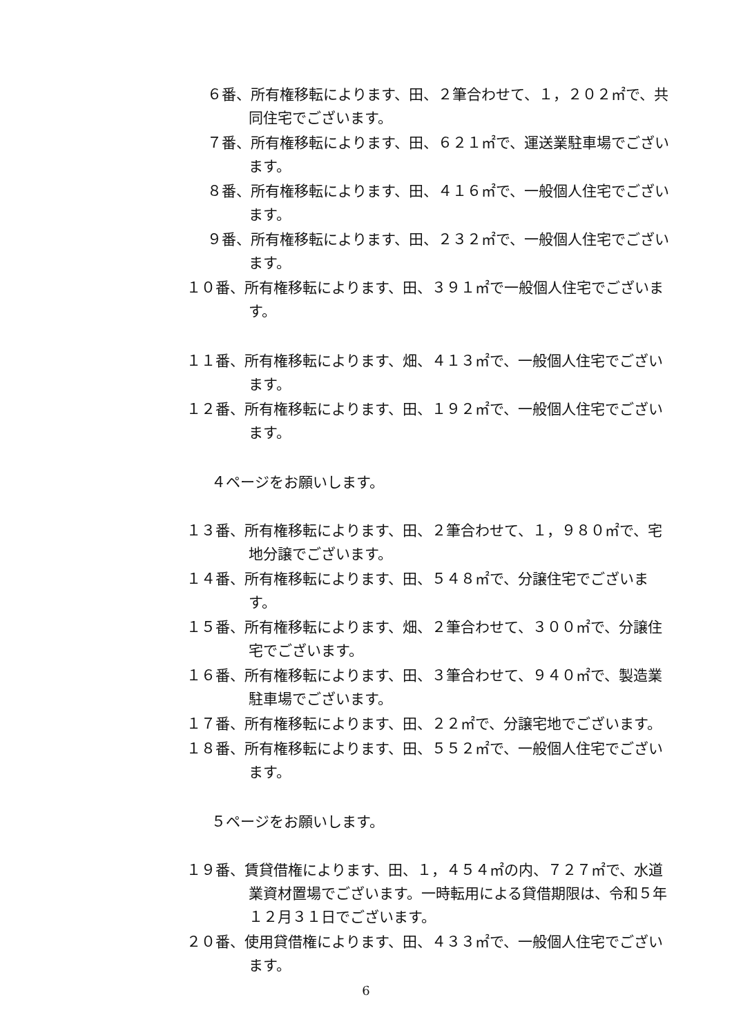６番、所有権移転によります、田、２筆合わせて、１，２０２㎡で、共同住宅でございます。
７番、所有権移転によります、田、６２１㎡で、運送業駐車場でございます。
８番、所有権移転によります、田、４１６㎡で、一般個人住宅でございます。
９番、所有権移転によります、田、２３２㎡で、一般個人住宅でございます。
１０番、所有権移転によります、田、３９１㎡で一般個人住宅でございます。
１１番、所有権移転によります、畑、４１３㎡で、一般個人住宅でございます。
１２番、所有権移転によります、田、１９２㎡で、一般個人住宅でございます。
４ページをお願いします。
１３番、所有権移転によります、田、２筆合わせて、１，９８０㎡で、宅地分譲でございます。
１４番、所有権移転によります、田、５４８㎡で、分譲住宅でございます。
１５番、所有権移転によります、畑、２筆合わせて、３００㎡で、分譲住宅でございます。
１６番、所有権移転によります、田、３筆合わせて、９４０㎡で、製造業駐車場でございます。
１７番、所有権移転によります、田、２２㎡で、分譲宅地でございます。
１８番、所有権移転によります、田、５５２㎡で、一般個人住宅でございます。
５ページをお願いします。
１９番、賃貸借権によります、田、１，４５４㎡の内、７２７㎡で、水道業資材置場でございます。一時転用による貸借期限は、令和５年１２月３１日でございます。
２０番、使用貸借権によります、田、４３３㎡で、一般個人住宅でございます。
6